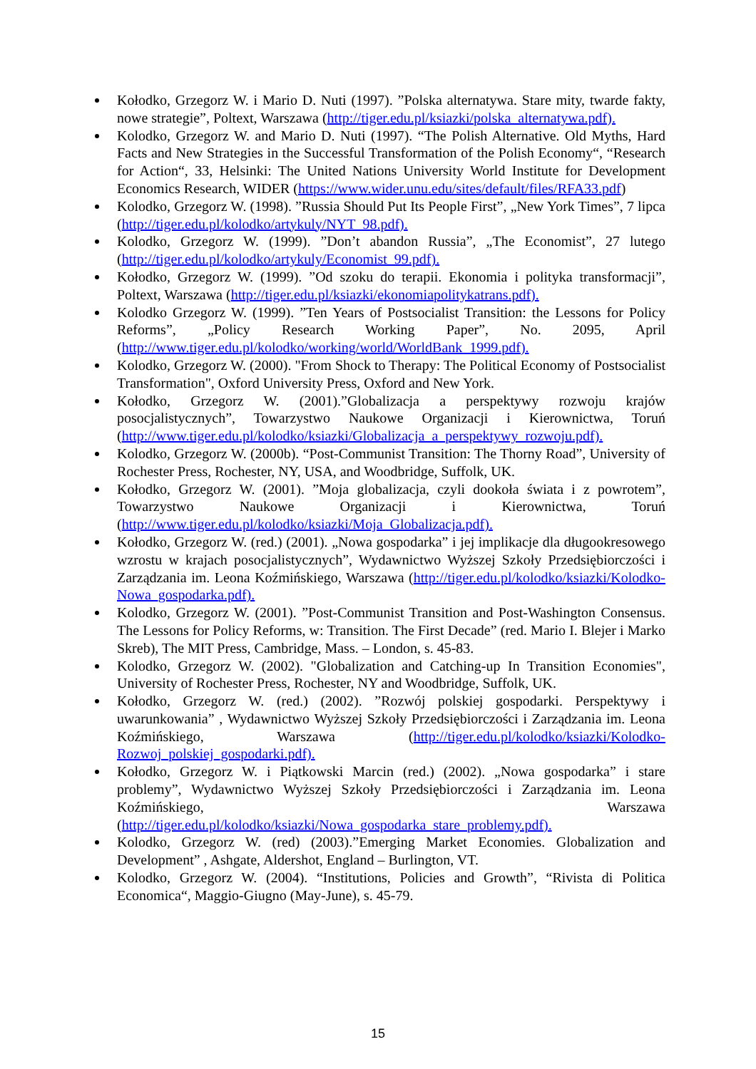Kołodko, Grzegorz W. i Mario D. Nuti (1997). ”Polska alternatywa. Stare mity, twarde fakty, nowe strategie”, Poltext, Warszawa (http://tiger.edu.pl/ksiazki/polska_alternatywa.pdf).
Kolodko, Grzegorz W. and Mario D. Nuti (1997). “The Polish Alternative. Old Myths, Hard Facts and New Strategies in the Successful Transformation of the Polish Economy“, “Research for Action“, 33, Helsinki: The United Nations University World Institute for Development Economics Research, WIDER (https://www.wider.unu.edu/sites/default/files/RFA33.pdf)
Kolodko, Grzegorz W. (1998). ”Russia Should Put Its People First”, „New York Times”, 7 lipca (http://tiger.edu.pl/kolodko/artykuly/NYT_98.pdf).
Kolodko, Grzegorz W. (1999). ”Don’t abandon Russia”, „The Economist”, 27 lutego (http://tiger.edu.pl/kolodko/artykuly/Economist_99.pdf).
Kołodko, Grzegorz W. (1999). ”Od szoku do terapii. Ekonomia i polityka transformacji”, Poltext, Warszawa (http://tiger.edu.pl/ksiazki/ekonomiapolitykatrans.pdf).
Kolodko Grzegorz W. (1999). ”Ten Years of Postsocialist Transition: the Lessons for Policy Reforms”, „Policy Research Working Paper”, No. 2095, April (http://www.tiger.edu.pl/kolodko/working/world/WorldBank_1999.pdf).
Kolodko, Grzegorz W. (2000). "From Shock to Therapy: The Political Economy of Postsocialist Transformation", Oxford University Press, Oxford and New York.
Kołodko, Grzegorz W. (2001).”Globalizacja a perspektywy rozwoju krajów posocjalistycznych”, Towarzystwo Naukowe Organizacji i Kierownictwa, Toruń (http://www.tiger.edu.pl/kolodko/ksiazki/Globalizacja_a_perspektywy_rozwoju.pdf).
Kolodko, Grzegorz W. (2000b). “Post-Communist Transition: The Thorny Road”, University of Rochester Press, Rochester, NY, USA, and Woodbridge, Suffolk, UK.
Kołodko, Grzegorz W. (2001). ”Moja globalizacja, czyli dookoła świata i z powrotem”, Towarzystwo Naukowe Organizacji i Kierownictwa, Toruń (http://www.tiger.edu.pl/kolodko/ksiazki/Moja_Globalizacja.pdf).
Kołodko, Grzegorz W. (red.) (2001). „Nowa gospodarka” i jej implikacje dla długookresowego wzrostu w krajach posocjalistycznych”, Wydawnictwo Wyższej Szkoły Przedsiębiorczości i Zarządzania im. Leona Koźmińskiego, Warszawa (http://tiger.edu.pl/kolodko/ksiazki/Kolodko-Nowa_gospodarka.pdf).
Kolodko, Grzegorz W. (2001). ”Post-Communist Transition and Post-Washington Consensus. The Lessons for Policy Reforms, w: Transition. The First Decade” (red. Mario I. Blejer i Marko Skreb), The MIT Press, Cambridge, Mass. – London, s. 45-83.
Kolodko, Grzegorz W. (2002). "Globalization and Catching-up In Transition Economies", University of Rochester Press, Rochester, NY and Woodbridge, Suffolk, UK.
Kołodko, Grzegorz W. (red.) (2002). ”Rozwój polskiej gospodarki. Perspektywy i uwarunkowania” , Wydawnictwo Wyższej Szkoły Przedsiębiorczości i Zarządzania im. Leona Koźmińskiego, Warszawa (http://tiger.edu.pl/kolodko/ksiazki/Kolodko-Rozwoj_polskiej_gospodarki.pdf).
Kołodko, Grzegorz W. i Piątkowski Marcin (red.) (2002). „Nowa gospodarka” i stare problemy”, Wydawnictwo Wyższej Szkoły Przedsiębiorczości i Zarządzania im. Leona Koźmińskiego, Warszawa (http://tiger.edu.pl/kolodko/ksiazki/Nowa_gospodarka_stare_problemy.pdf).
Kolodko, Grzegorz W. (red) (2003).”Emerging Market Economies. Globalization and Development” , Ashgate, Aldershot, England – Burlington, VT.
Kolodko, Grzegorz W. (2004). “Institutions, Policies and Growth”, “Rivista di Politica Economica“, Maggio-Giugno (May-June), s. 45-79.
15